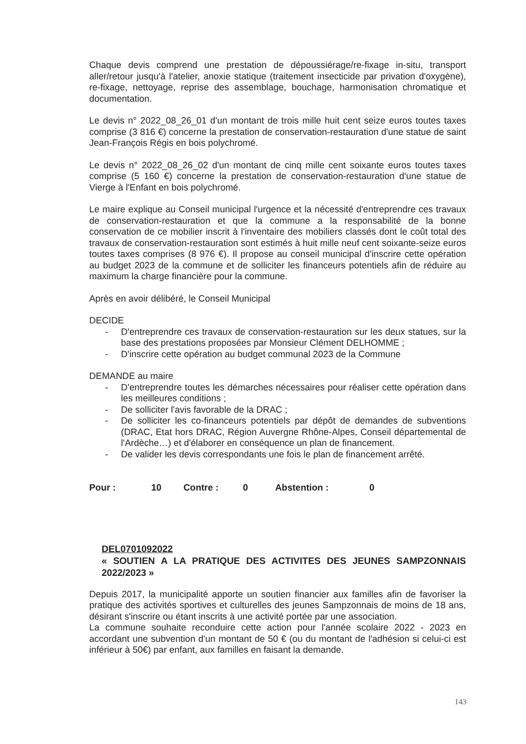Chaque devis comprend une prestation de dépoussiérage/re-fixage in-situ, transport aller/retour jusqu'à l'atelier, anoxie statique (traitement insecticide par privation d'oxygène), re-fixage, nettoyage, reprise des assemblage, bouchage, harmonisation chromatique et documentation.
Le devis n° 2022_08_26_01 d'un montant de trois mille huit cent seize euros toutes taxes comprise (3 816 €) concerne la prestation de conservation-restauration d'une statue de saint Jean-François Régis en bois polychromé.
Le devis n° 2022_08_26_02 d'un montant de cinq mille cent soixante euros toutes taxes comprise (5 160 €) concerne la prestation de conservation-restauration d'une statue de Vierge à l'Enfant en bois polychromé.
Le maire explique au Conseil municipal l'urgence et la nécessité d'entreprendre ces travaux de conservation-restauration et que la commune a la responsabilité de la bonne conservation de ce mobilier inscrit à l'inventaire des mobiliers classés dont le coût total des travaux de conservation-restauration sont estimés à huit mille neuf cent soixante-seize euros toutes taxes comprises (8 976 €). Il propose au conseil municipal d'inscrire cette opération au budget 2023 de la commune et de solliciter les financeurs potentiels afin de réduire au maximum la charge financière pour la commune.
Après en avoir délibéré, le Conseil Municipal
DECIDE
- D'entreprendre ces travaux de conservation-restauration sur les deux statues, sur la base des prestations proposées par Monsieur Clément DELHOMME ;
- D'inscrire cette opération au budget communal 2023 de la Commune
DEMANDE au maire
- D'entreprendre toutes les démarches nécessaires pour réaliser cette opération dans les meilleures conditions ;
- De solliciter l'avis favorable de la DRAC ;
- De solliciter les co-financeurs potentiels par dépôt de demandes de subventions (DRAC, Etat hors DRAC, Région Auvergne Rhône-Alpes, Conseil départemental de l'Ardèche…) et d'élaborer en conséquence un plan de financement.
- De valider les devis correspondants une fois le plan de financement arrêté.
Pour : 10 Contre : 0 Abstention : 0
DEL0701092022
« SOUTIEN A LA PRATIQUE DES ACTIVITES DES JEUNES SAMPZONNAIS 2022/2023 »
Depuis 2017, la municipalité apporte un soutien financier aux familles afin de favoriser la pratique des activités sportives et culturelles des jeunes Sampzonnais de moins de 18 ans, désirant s'inscrire ou étant inscrits à une activité portée par une association.
La commune souhaite reconduire cette action pour l'année scolaire 2022 - 2023 en accordant une subvention d'un montant de 50 € (ou du montant de l'adhésion si celui-ci est inférieur à 50€) par enfant, aux familles en faisant la demande.
143